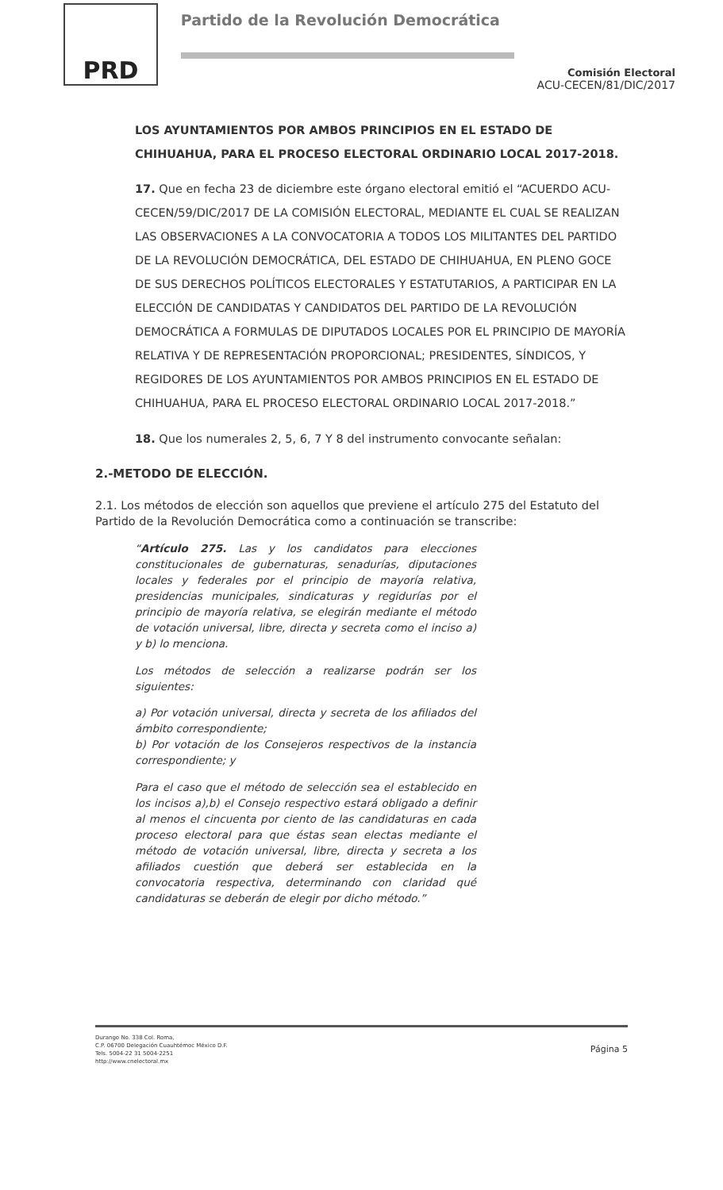PRD
Partido de la Revolución Democrática
Comisión Electoral
ACU-CECEN/81/DIC/2017
LOS AYUNTAMIENTOS POR AMBOS PRINCIPIOS EN EL ESTADO DE CHIHUAHUA, PARA EL PROCESO ELECTORAL ORDINARIO LOCAL 2017-2018.
17. Que en fecha 23 de diciembre este órgano electoral emitió el “ACUERDO ACU-CECEN/59/DIC/2017 DE LA COMISIÓN ELECTORAL, MEDIANTE EL CUAL SE REALIZAN LAS OBSERVACIONES A LA CONVOCATORIA A TODOS LOS MILITANTES DEL PARTIDO DE LA REVOLUCIÓN DEMOCRÁTICA, DEL ESTADO DE CHIHUAHUA, EN PLENO GOCE DE SUS DERECHOS POLÍTICOS ELECTORALES Y ESTATUTARIOS, A PARTICIPAR EN LA ELECCIÓN DE CANDIDATAS Y CANDIDATOS DEL PARTIDO DE LA REVOLUCIÓN DEMOCRÁTICA A FORMULAS DE DIPUTADOS LOCALES POR EL PRINCIPIO DE MAYORÍA RELATIVA Y DE REPRESENTACIÓN PROPORCIONAL; PRESIDENTES, SÍNDICOS, Y REGIDORES DE LOS AYUNTAMIENTOS POR AMBOS PRINCIPIOS EN EL ESTADO DE CHIHUAHUA, PARA EL PROCESO ELECTORAL ORDINARIO LOCAL 2017-2018.”
18. Que los numerales 2, 5, 6, 7 Y 8 del instrumento convocante señalan:
2.-METODO DE ELECCIÓN.
2.1. Los métodos de elección son aquellos que previene el artículo 275 del Estatuto del Partido de la Revolución Democrática como a continuación se transcribe:
“Artículo 275. Las y los candidatos para elecciones constitucionales de gubernaturas, senadurías, diputaciones locales y federales por el principio de mayoría relativa, presidencias municipales, sindicaturas y regidurías por el principio de mayoría relativa, se elegirán mediante el método de votación universal, libre, directa y secreta como el inciso a) y b) lo menciona.
Los métodos de selección a realizarse podrán ser los siguientes:
a) Por votación universal, directa y secreta de los afiliados del ámbito correspondiente;
b) Por votación de los Consejeros respectivos de la instancia correspondiente; y
Para el caso que el método de selección sea el establecido en los incisos a),b) el Consejo respectivo estará obligado a definir al menos el cincuenta por ciento de las candidaturas en cada proceso electoral para que éstas sean electas mediante el método de votación universal, libre, directa y secreta a los afiliados cuestión que deberá ser establecida en la convocatoria respectiva, determinando con claridad qué candidaturas se deberán de elegir por dicho método.”
Durango No. 338 Col. Roma,
C.P. 06700 Delegación Cuauhtémoc México D.F.
Tels. 5004-22 31 5004-2251
http://www.cnelectoral.mx
Página 5